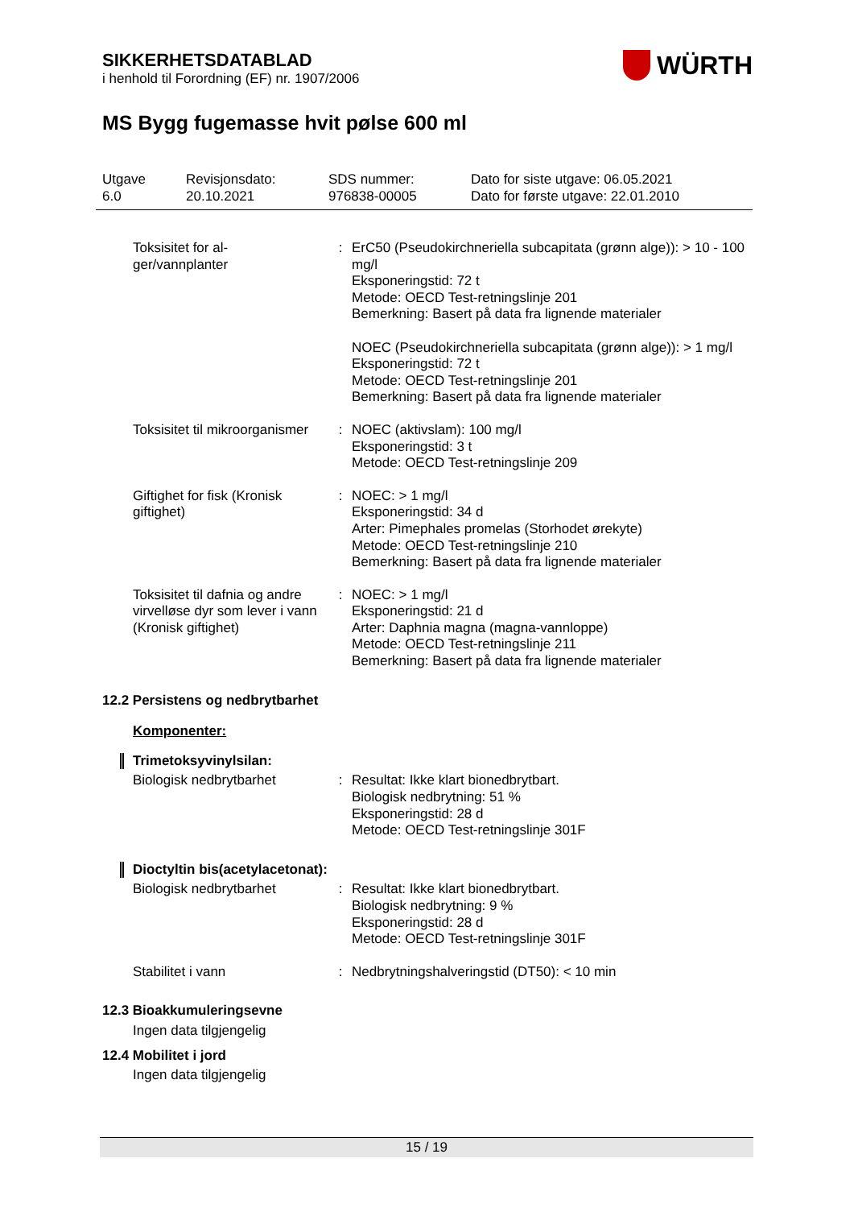SIKKERHETSDATABLAD
i henhold til Forordning (EF) nr. 1907/2006
WÜRTH
MS Bygg fugemasse hvit pølse 600 ml
Utgave
6.0
Revisjonsdato:
20.10.2021
SDS nummer:
976838-00005
Dato for siste utgave: 06.05.2021
Dato for første utgave: 22.01.2010
| Toksisitet for al- ger/vannplanter | : | ErC50 (Pseudokirchneriella subcapitata (grønn alge)): > 10 - 100 mg/l Eksponeringstid: 72 t Metode: OECD Test-retningslinje 201 Bemerkning: Basert på data fra lignende materialer NOEC (Pseudokirchneriella subcapitata (grønn alge)): > 1 mg/l Eksponeringstid: 72 t Metode: OECD Test-retningslinje 201 Bemerkning: Basert på data fra lignende materialer |
| Toksisitet til mikroorganismer | : | NOEC (aktivslam): 100 mg/l Eksponeringstid: 3 t Metode: OECD Test-retningslinje 209 |
| Giftighet for fisk (Kronisk giftighet) | : | NOEC: > 1 mg/l Eksponeringstid: 34 d Arter: Pimephales promelas (Storhodet ørekyte) Metode: OECD Test-retningslinje 210 Bemerkning: Basert på data fra lignende materialer |
| Toksisitet til dafnia og andre virvelløse dyr som lever i vann (Kronisk giftighet) | : | NOEC: > 1 mg/l Eksponeringstid: 21 d Arter: Daphnia magna (magna-vannloppe) Metode: OECD Test-retningslinje 211 Bemerkning: Basert på data fra lignende materialer |
12.2 Persistens og nedbrytbarhet
Komponenter:
Trimetoksyvinylsilan:
| Biologisk nedbrytbarhet | : | Resultat: Ikke klart bionedbrytbart. Biologisk nedbrytning: 51 % Eksponeringstid: 28 d Metode: OECD Test-retningslinje 301F |
Dioctyltin bis(acetylacetonat):
| Biologisk nedbrytbarhet | : | Resultat: Ikke klart bionedbrytbart. Biologisk nedbrytning: 9 % Eksponeringstid: 28 d Metode: OECD Test-retningslinje 301F |
| Stabilitet i vann | : | Nedbrytningshalveringstid (DT50): < 10 min |
12.3 Bioakkumuleringsevne
Ingen data tilgjengelig
12.4 Mobilitet i jord
Ingen data tilgjengelig
15 / 19